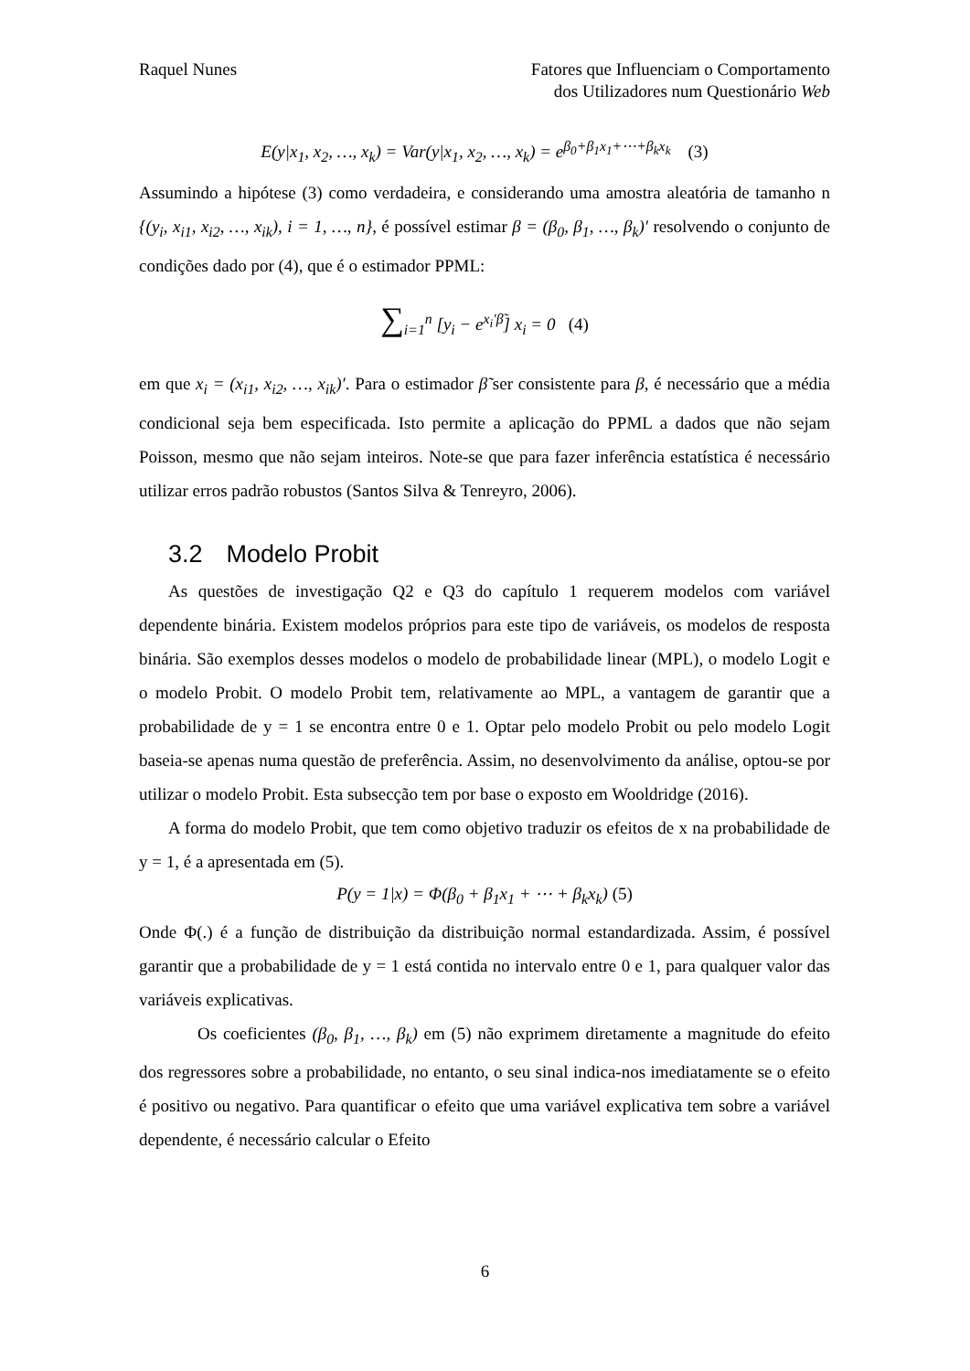Raquel Nunes Fatores que Influenciam o Comportamento
dos Utilizadores num Questionário Web
E(y|x<sub>1</sub>, x<sub>2</sub>, …, x<sub>k</sub>) = Var(y|x<sub>1</sub>, x<sub>2</sub>, …, x<sub>k</sub>) = e<sup>β<sub>0</sub>+β<sub>1</sub>x<sub>1</sub>+⋯+β<sub>k</sub>x<sub>k</sub></sup> (3)
Assumindo a hipótese (3) como verdadeira, e considerando uma amostra aleatória de tamanho n {(y<sub>i</sub>, x<sub>i1</sub>, x<sub>i2</sub>, …, x<sub>ik</sub>), i = 1, …, n}, é possível estimar β = (β<sub>0</sub>, β<sub>1</sub>, …, β<sub>k</sub>)′ resolvendo o conjunto de condições dado por (4), que é o estimador PPML:
∑<sub>i=1</sub><sup>n</sup> [y<sub>i</sub> − e<sup>x<sub>i</sub>′β̃</sup>] x<sub>i</sub> = 0 (4)
em que x<sub>i</sub> = (x<sub>i1</sub>, x<sub>i2</sub>, …, x<sub>ik</sub>)′. Para o estimador β̃ ser consistente para β, é necessário que a média condicional seja bem especificada. Isto permite a aplicação do PPML a dados que não sejam Poisson, mesmo que não sejam inteiros. Note-se que para fazer inferência estatística é necessário utilizar erros padrão robustos (Santos Silva & Tenreyro, 2006).
3.2 Modelo Probit
As questões de investigação Q2 e Q3 do capítulo 1 requerem modelos com variável dependente binária. Existem modelos próprios para este tipo de variáveis, os modelos de resposta binária. São exemplos desses modelos o modelo de probabilidade linear (MPL), o modelo Logit e o modelo Probit. O modelo Probit tem, relativamente ao MPL, a vantagem de garantir que a probabilidade de y = 1 se encontra entre 0 e 1. Optar pelo modelo Probit ou pelo modelo Logit baseia-se apenas numa questão de preferência. Assim, no desenvolvimento da análise, optou-se por utilizar o modelo Probit. Esta subsecção tem por base o exposto em Wooldridge (2016).
A forma do modelo Probit, que tem como objetivo traduzir os efeitos de x na probabilidade de y = 1, é a apresentada em (5).
P(y = 1|x) = Φ(β<sub>0</sub> + β<sub>1</sub>x<sub>1</sub> + ⋯ + β<sub>k</sub>x<sub>k</sub>) (5)
Onde Φ(.) é a função de distribuição da distribuição normal estandardizada. Assim, é possível garantir que a probabilidade de y = 1 está contida no intervalo entre 0 e 1, para qualquer valor das variáveis explicativas.
Os coeficientes (β<sub>0</sub>, β<sub>1</sub>, …, β<sub>k</sub>) em (5) não exprimem diretamente a magnitude do efeito dos regressores sobre a probabilidade, no entanto, o seu sinal indica-nos imediatamente se o efeito é positivo ou negativo. Para quantificar o efeito que uma variável explicativa tem sobre a variável dependente, é necessário calcular o Efeito
6